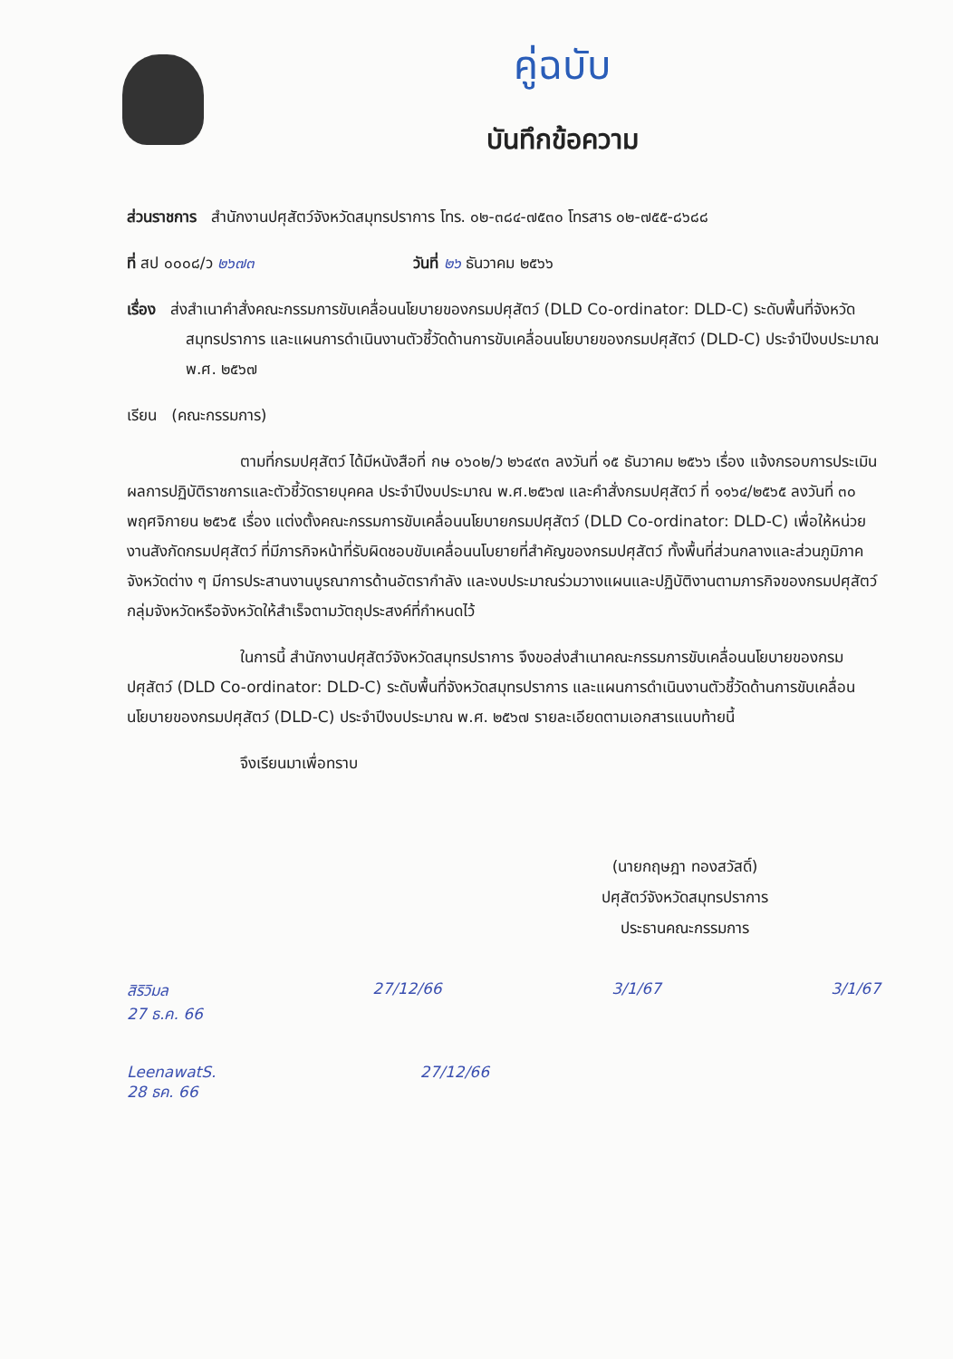คู่ฉบับ
บันทึกข้อความ
ส่วนราชการ สำนักงานปศุสัตว์จังหวัดสมุทรปราการ โทร. ๐๒-๓๘๔-๗๕๓๐ โทรสาร ๐๒-๗๕๕-๘๖๘๘
ที่ สป ๐๐๐๘/ว ๒๖๗๓ วันที่ ๒๖ ธันวาคม ๒๕๖๖
เรื่อง ส่งสำเนาคำสั่งคณะกรรมการขับเคลื่อนนโยบายของกรมปศุสัตว์ (DLD Co-ordinator: DLD-C) ระดับพื้นที่จังหวัดสมุทรปราการ และแผนการดำเนินงานตัวชี้วัดด้านการขับเคลื่อนนโยบายของกรมปศุสัตว์ (DLD-C) ประจำปีงบประมาณ พ.ศ. ๒๕๖๗
เรียน (คณะกรรมการ)
ตามที่กรมปศุสัตว์ ได้มีหนังสือที่ กษ ๐๖๐๒/ว ๒๖๔๙๓ ลงวันที่ ๑๕ ธันวาคม ๒๕๖๖ เรื่อง แจ้งกรอบการประเมินผลการปฏิบัติราชการและตัวชี้วัดรายบุคคล ประจำปีงบประมาณ พ.ศ.๒๕๖๗ และคำสั่งกรมปศุสัตว์ ที่ ๑๑๖๔/๒๕๖๕ ลงวันที่ ๓๐ พฤศจิกายน ๒๕๖๕ เรื่อง แต่งตั้งคณะกรรมการขับเคลื่อนนโยบายกรมปศุสัตว์ (DLD Co-ordinator: DLD-C) เพื่อให้หน่วยงานสังกัดกรมปศุสัตว์ ที่มีภารกิจหน้าที่รับผิดชอบขับเคลื่อนนโบยายที่สำคัญของกรมปศุสัตว์ ทั้งพื้นที่ส่วนกลางและส่วนภูมิภาคจังหวัดต่าง ๆ มีการประสานงานบูรณาการด้านอัตรากำลัง และงบประมาณร่วมวางแผนและปฏิบัติงานตามภารกิจของกรมปศุสัตว์กลุ่มจังหวัดหรือจังหวัดให้สำเร็จตามวัตถุประสงค์ที่กำหนดไว้
ในการนี้ สำนักงานปศุสัตว์จังหวัดสมุทรปราการ จึงขอส่งสำเนาคณะกรรมการขับเคลื่อนนโยบายของกรมปศุสัตว์ (DLD Co-ordinator: DLD-C) ระดับพื้นที่จังหวัดสมุทรปราการ และแผนการดำเนินงานตัวชี้วัดด้านการขับเคลื่อนนโยบายของกรมปศุสัตว์ (DLD-C) ประจำปีงบประมาณ พ.ศ. ๒๕๖๗ รายละเอียดตามเอกสารแนบท้ายนี้
จึงเรียนมาเพื่อทราบ
(นายกฤษฎา ทองสวัสดิ์)
ปศุสัตว์จังหวัดสมุทรปราการ
ประธานคณะกรรมการ
สิริวิมล
27 ธ.ค. 66 27/12/66 3/1/67 3/1/67
LeenawatS.
28 ธค. 66 27/12/66